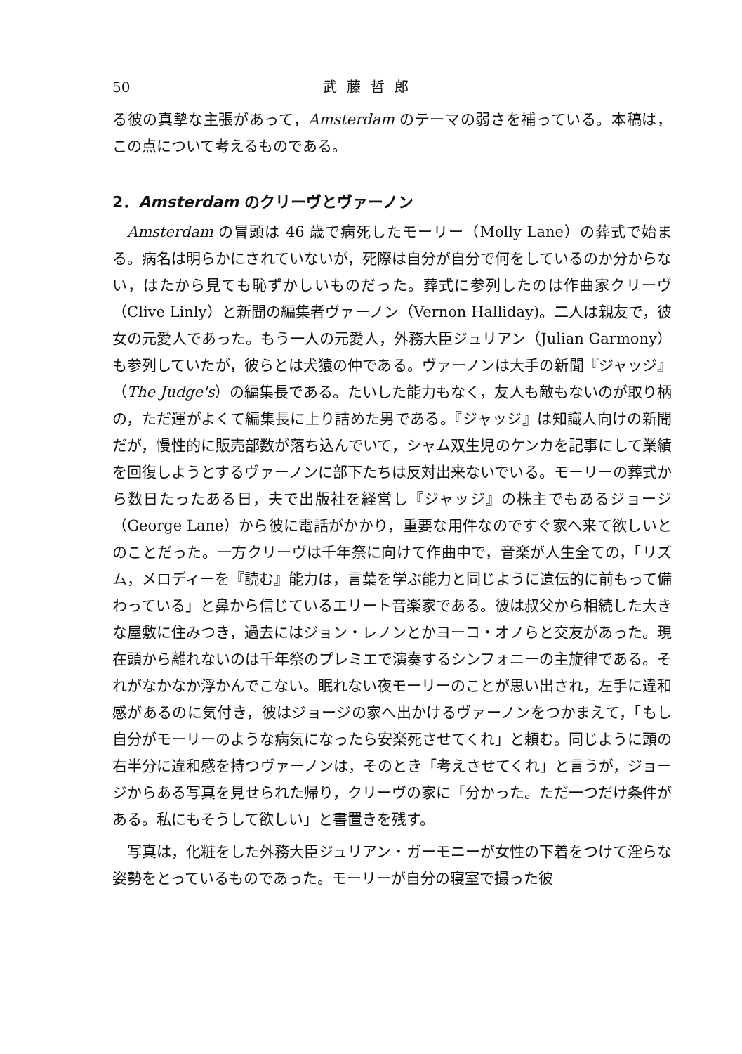50 武藤哲郎
る彼の真摯な主張があって，Amsterdam のテーマの弱さを補っている。本稿は，この点について考えるものである。
2．Amsterdam のクリーヴとヴァーノン
Amsterdam の冒頭は 46 歳で病死したモーリー（Molly Lane）の葬式で始まる。病名は明らかにされていないが，死際は自分が自分で何をしているのか分からない，はたから見ても恥ずかしいものだった。葬式に参列したのは作曲家クリーヴ（Clive Linly）と新聞の編集者ヴァーノン（Vernon Halliday)。二人は親友で，彼女の元愛人であった。もう一人の元愛人，外務大臣ジュリアン（Julian Garmony）も参列していたが，彼らとは犬猿の仲である。ヴァーノンは大手の新聞『ジャッジ』（The Judge's）の編集長である。たいした能力もなく，友人も敵もないのが取り柄の，ただ運がよくて編集長に上り詰めた男である。『ジャッジ』は知識人向けの新聞だが，慢性的に販売部数が落ち込んでいて，シャム双生児のケンカを記事にして業績を回復しようとするヴァーノンに部下たちは反対出来ないでいる。モーリーの葬式から数日たったある日，夫で出版社を経営し『ジャッジ』の株主でもあるジョージ（George Lane）から彼に電話がかかり，重要な用件なのですぐ家へ来て欲しいとのことだった。一方クリーヴは千年祭に向けて作曲中で，音楽が人生全ての，「リズム，メロディーを『読む』能力は，言葉を学ぶ能力と同じように遺伝的に前もって備わっている」と鼻から信じているエリート音楽家である。彼は叔父から相続した大きな屋敷に住みつき，過去にはジョン・レノンとかヨーコ・オノらと交友があった。現在頭から離れないのは千年祭のプレミエで演奏するシンフォニーの主旋律である。それがなかなか浮かんでこない。眠れない夜モーリーのことが思い出され，左手に違和感があるのに気付き，彼はジョージの家へ出かけるヴァーノンをつかまえて，「もし自分がモーリーのような病気になったら安楽死させてくれ」と頼む。同じように頭の右半分に違和感を持つヴァーノンは，そのとき「考えさせてくれ」と言うが，ジョージからある写真を見せられた帰り，クリーヴの家に「分かった。ただ一つだけ条件がある。私にもそうして欲しい」と書置きを残す。
写真は，化粧をした外務大臣ジュリアン・ガーモニーが女性の下着をつけて淫らな姿勢をとっているものであった。モーリーが自分の寝室で撮った彼